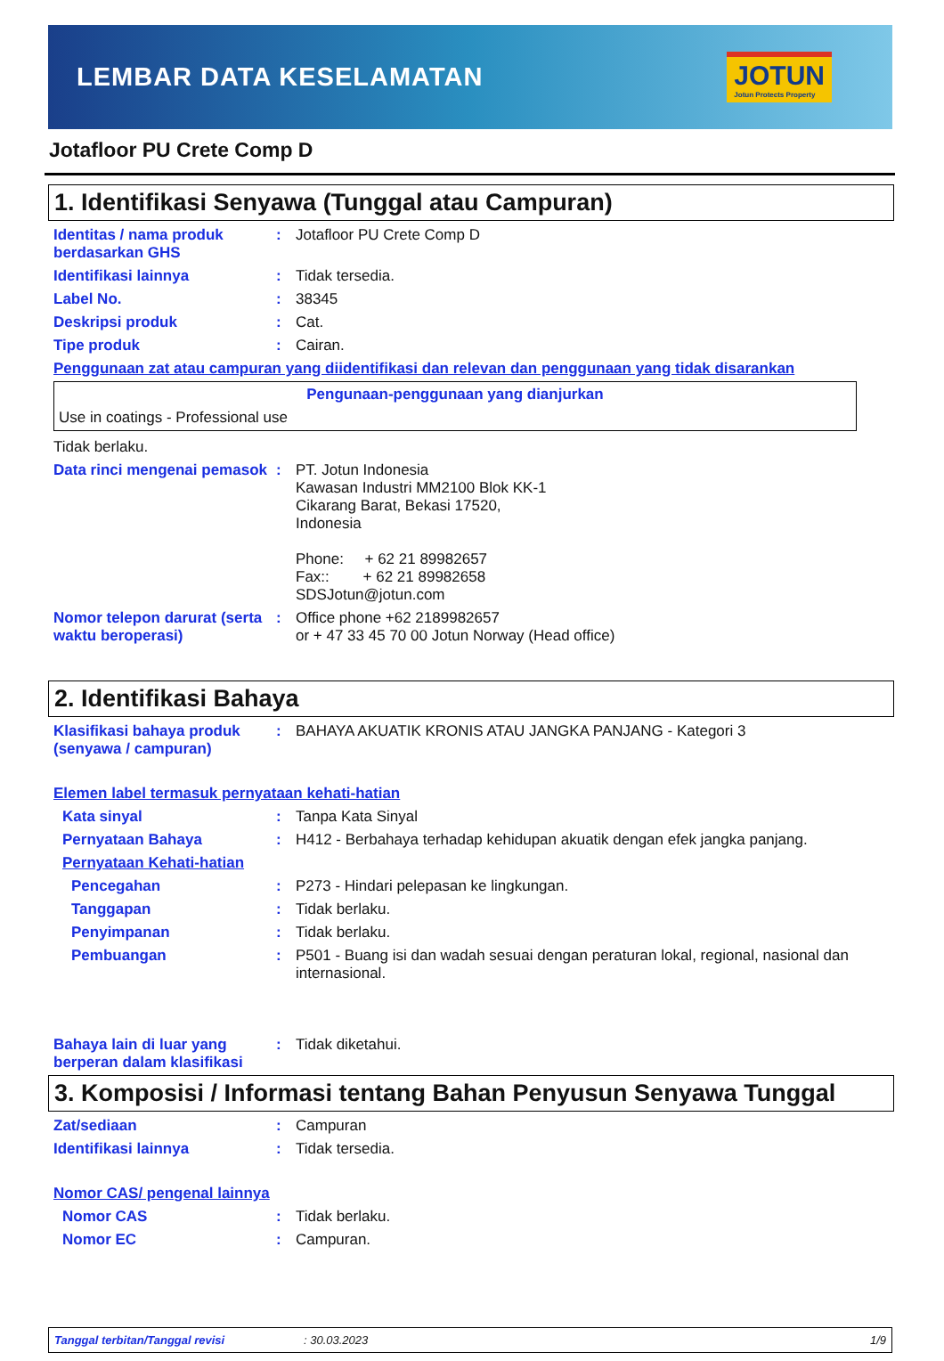LEMBAR DATA KESELAMATAN
JOTUN
Jotun Protects Property
Jotafloor PU Crete Comp D
1. Identifikasi Senyawa (Tunggal atau Campuran)
Identitas / nama produk berdasarkan GHS
: Jotafloor PU Crete Comp D
Identifikasi lainnya : Tidak tersedia.
Label No. : 38345
Deskripsi produk : Cat.
Tipe produk : Cairan.
Penggunaan zat atau campuran yang diidentifikasi dan relevan dan penggunaan yang tidak disarankan
Pengunaan-penggunaan yang dianjurkan
Use in coatings - Professional use
Tidak berlaku.
Data rinci mengenai pemasok
: PT. Jotun Indonesia
Kawasan Industri MM2100 Blok KK-1
Cikarang Barat, Bekasi 17520,
Indonesia
Phone: + 62 21 89982657
Fax:: + 62 21 89982658
SDSJotun@jotun.com
Nomor telepon darurat (serta waktu beroperasi)
: Office phone +62 2189982657
or + 47 33 45 70 00 Jotun Norway (Head office)
2. Identifikasi Bahaya
Klasifikasi bahaya produk (senyawa / campuran)
: BAHAYA AKUATIK KRONIS ATAU JANGKA PANJANG - Kategori 3
Elemen label termasuk pernyataan kehati-hatian
Kata sinyal : Tanpa Kata Sinyal
Pernyataan Bahaya : H412 - Berbahaya terhadap kehidupan akuatik dengan efek jangka panjang.
Pernyataan Kehati-hatian
Pencegahan : P273 - Hindari pelepasan ke lingkungan.
Tanggapan : Tidak berlaku.
Penyimpanan : Tidak berlaku.
Pembuangan : P501 - Buang isi dan wadah sesuai dengan peraturan lokal, regional, nasional dan internasional.
Bahaya lain di luar yang berperan dalam klasifikasi
: Tidak diketahui.
3. Komposisi / Informasi tentang Bahan Penyusun Senyawa Tunggal
Zat/sediaan : Campuran
Identifikasi lainnya : Tidak tersedia.
Nomor CAS/ pengenal lainnya
Nomor CAS : Tidak berlaku.
Nomor EC : Campuran.
Tanggal terbitan/Tanggal revisi: 30.03.2023 1/9